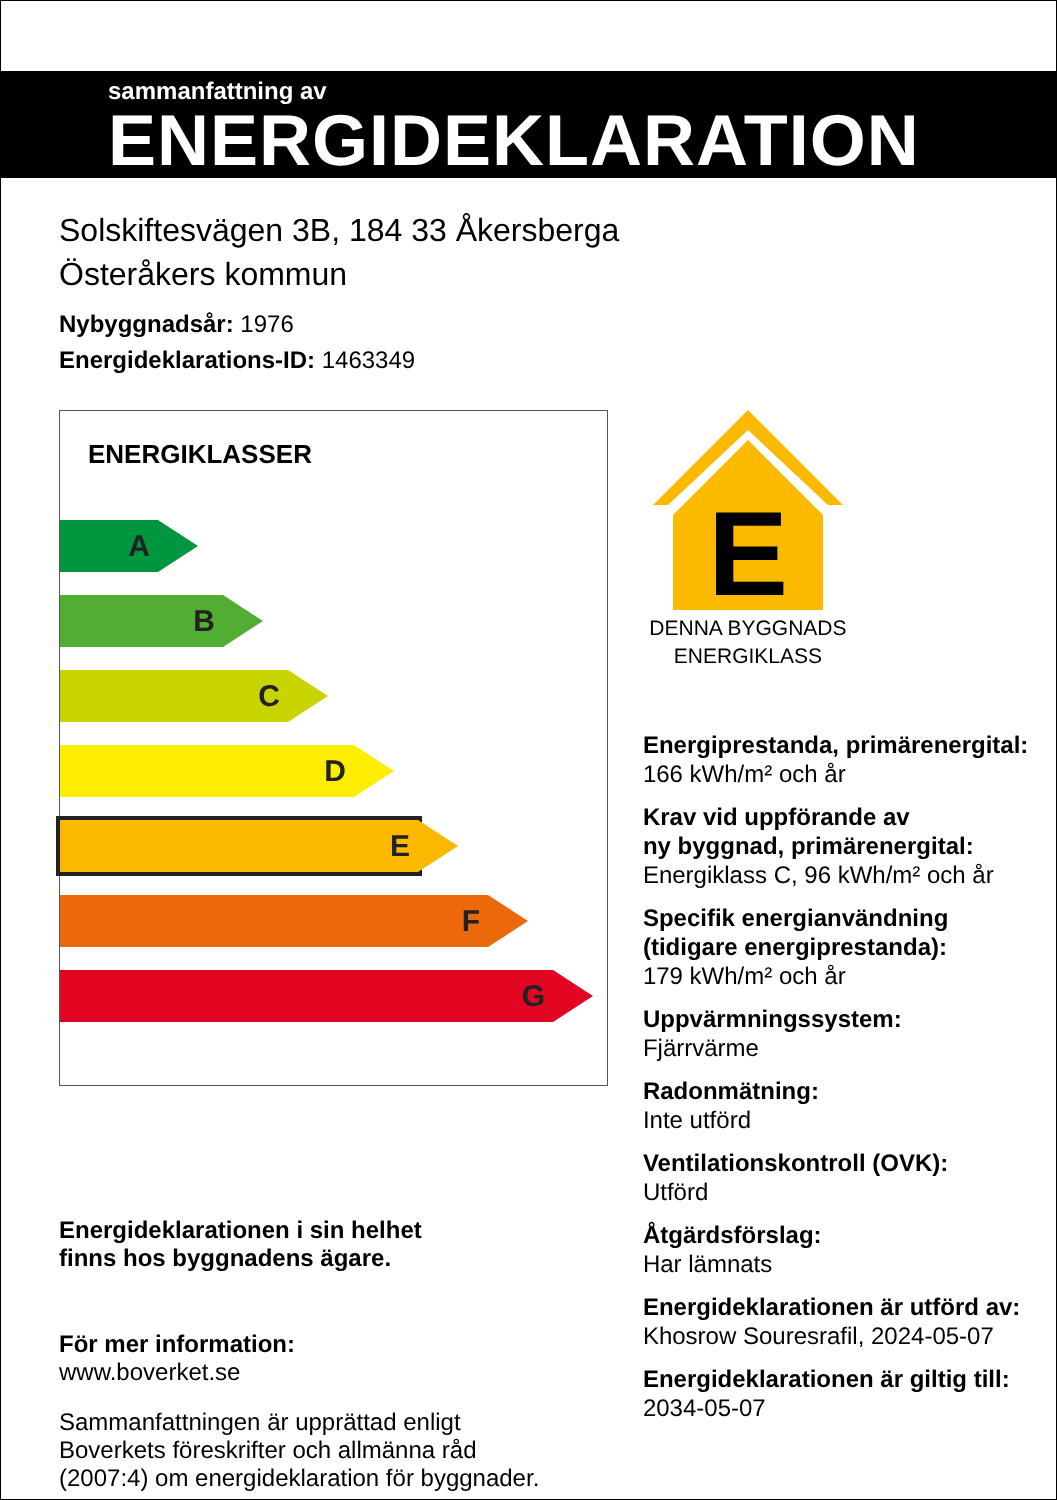sammanfattning av
ENERGIDEKLARATION
Solskiftesvägen 3B, 184 33 Åkersberga
Österåkers kommun
Nybyggnadsår: 1976
Energideklarations-ID: 1463349
ENERGIKLASSER
A
B
C
D
E
F
G
Energideklarationen i sin helhet
finns hos byggnadens ägare.
För mer information:
www.boverket.se
Sammanfattningen är upprättad enligt
Boverkets föreskrifter och allmänna råd
(2007:4) om energideklaration för byggnader.
E
DENNA BYGGNADS
ENERGIKLASS
Energiprestanda, primärenergital:
166 kWh/m² och år
Krav vid uppförande av
ny byggnad, primärenergital:
Energiklass C, 96 kWh/m² och år
Specifik energianvändning
(tidigare energiprestanda):
179 kWh/m² och år
Uppvärmningssystem:
Fjärrvärme
Radonmätning:
Inte utförd
Ventilationskontroll (OVK):
Utförd
Åtgärdsförslag:
Har lämnats
Energideklarationen är utförd av:
Khosrow Souresrafil, 2024-05-07
Energideklarationen är giltig till:
2034-05-07